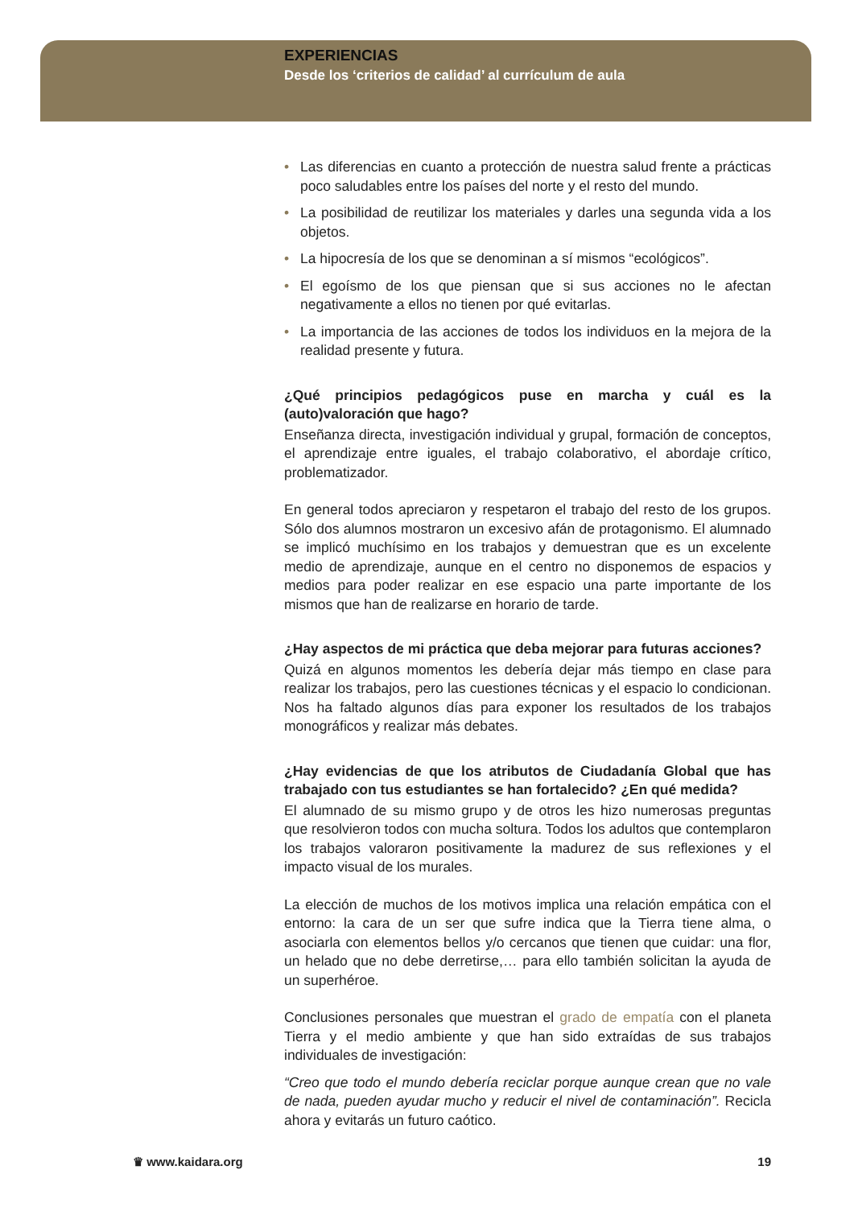EXPERIENCIAS
Desde los ‘criterios de calidad’ al currículum de aula
• Las diferencias en cuanto a protección de nuestra salud frente a prácticas poco saludables entre los países del norte y el resto del mundo.
• La posibilidad de reutilizar los materiales y darles una segunda vida a los objetos.
• La hipocresía de los que se denominan a sí mismos “ecológicos”.
• El egoísmo de los que piensan que si sus acciones no le afectan negativamente a ellos no tienen por qué evitarlas.
• La importancia de las acciones de todos los individuos en la mejora de la realidad presente y futura.
¿Qué principios pedagógicos puse en marcha y cuál es la (auto)valoración que hago?
Enseñanza directa, investigación individual y grupal, formación de conceptos, el aprendizaje entre iguales, el trabajo colaborativo, el abordaje crítico, problematizador.
En general todos apreciaron y respetaron el trabajo del resto de los grupos. Sólo dos alumnos mostraron un excesivo afán de protagonismo. El alumnado se implicó muchísimo en los trabajos y demuestran que es un excelente medio de aprendizaje, aunque en el centro no disponemos de espacios y medios para poder realizar en ese espacio una parte importante de los mismos que han de realizarse en horario de tarde.
¿Hay aspectos de mi práctica que deba mejorar para futuras acciones?
Quizá en algunos momentos les debería dejar más tiempo en clase para realizar los trabajos, pero las cuestiones técnicas y el espacio lo condicionan. Nos ha faltado algunos días para exponer los resultados de los trabajos monográficos y realizar más debates.
¿Hay evidencias de que los atributos de Ciudadanía Global que has trabajado con tus estudiantes se han fortalecido? ¿En qué medida?
El alumnado de su mismo grupo y de otros les hizo numerosas preguntas que resolvieron todos con mucha soltura. Todos los adultos que contemplaron los trabajos valoraron positivamente la madurez de sus reflexiones y el impacto visual de los murales.
La elección de muchos de los motivos implica una relación empática con el entorno: la cara de un ser que sufre indica que la Tierra tiene alma, o asociarla con elementos bellos y/o cercanos que tienen que cuidar: una flor, un helado que no debe derretirse,… para ello también solicitan la ayuda de un superhéroe.
Conclusiones personales que muestran el grado de empatía con el planeta Tierra y el medio ambiente y que han sido extraídas de sus trabajos individuales de investigación:
“Creo que todo el mundo debería reciclar porque aunque crean que no vale de nada, pueden ayudar mucho y reducir el nivel de contaminación”. Recicla ahora y evitarás un futuro caótico.
♛ www.kaidara.org 19